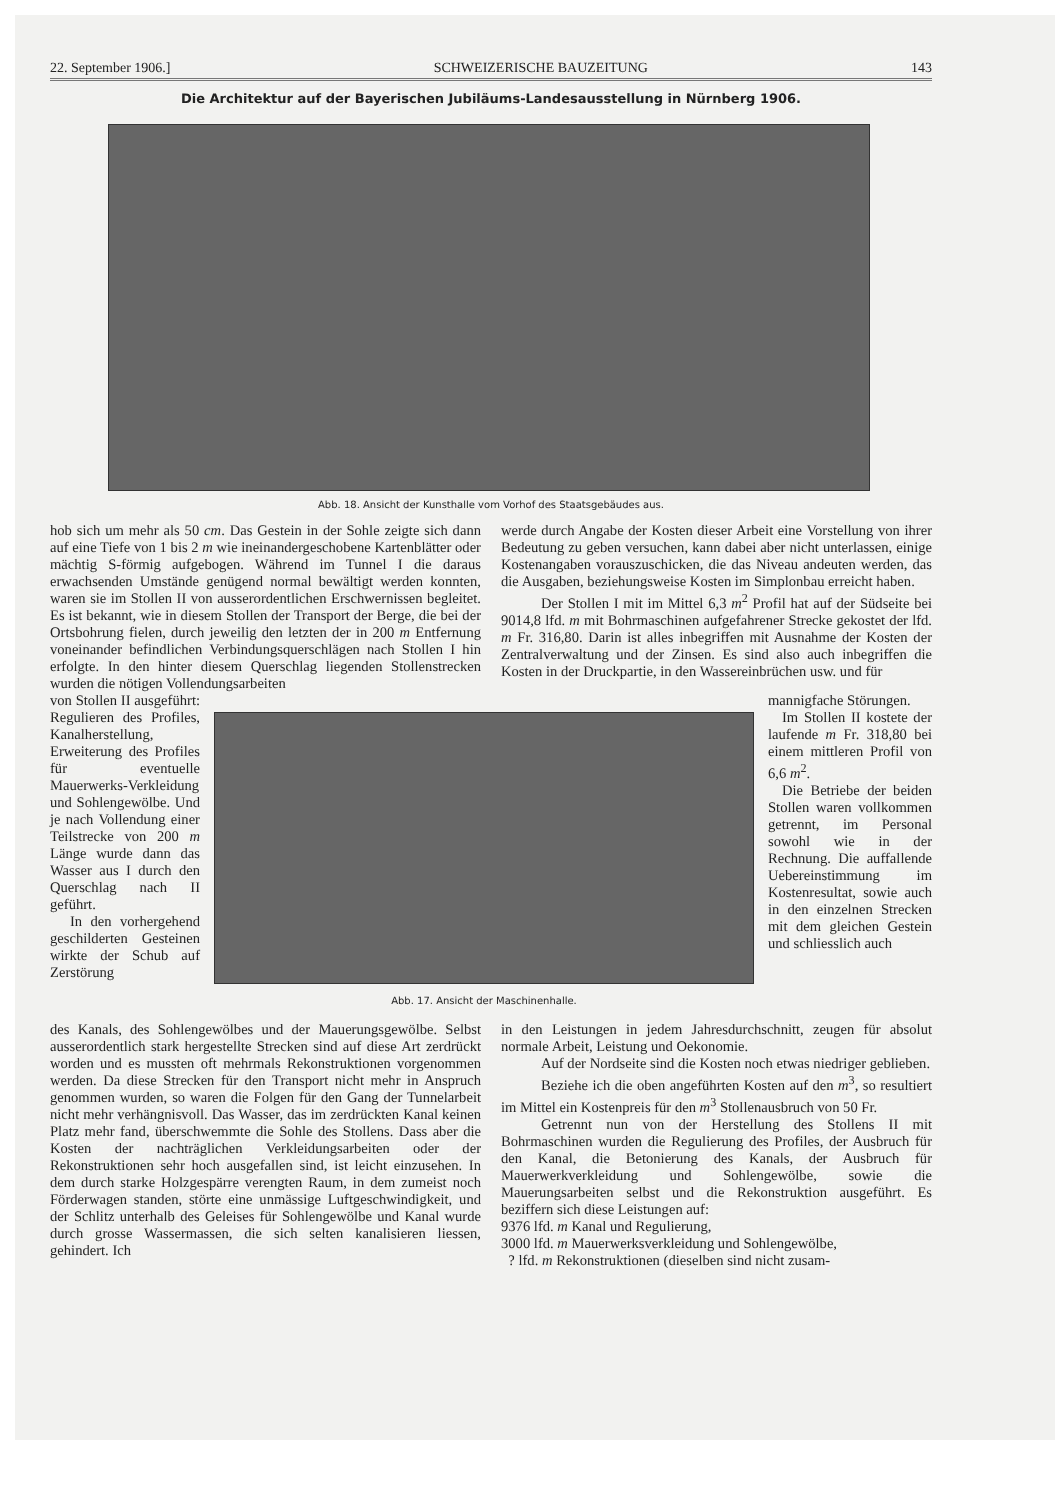22. September 1906.] SCHWEIZERISCHE BAUZEITUNG 143
Die Architektur auf der Bayerischen Jubiläums-Landesausstellung in Nürnberg 1906.
Abb. 18. Ansicht der Kunsthalle vom Vorhof des Staatsgebäudes aus.
hob sich um mehr als 50 cm. Das Gestein in der Sohle zeigte sich dann auf eine Tiefe von 1 bis 2 m wie ineinandergeschobene Kartenblätter oder mächtig S-förmig aufgebogen. Während im Tunnel I die daraus erwachsenden Umstände genügend normal bewältigt werden konnten, waren sie im Stollen II von ausserordentlichen Erschwernissen begleitet. Es ist bekannt, wie in diesem Stollen der Transport der Berge, die bei der Ortsbohrung fielen, durch jeweilig den letzten der in 200 m Entfernung voneinander befindlichen Verbindungsquerschlägen nach Stollen I hin erfolgte. In den hinter diesem Querschlag liegenden Stollenstrecken wurden die nötigen Vollendungsarbeiten
werde durch Angabe der Kosten dieser Arbeit eine Vorstellung von ihrer Bedeutung zu geben versuchen, kann dabei aber nicht unterlassen, einige Kostenangaben vorauszuschicken, die das Niveau andeuten werden, das die Ausgaben, beziehungsweise Kosten im Simplonbau erreicht haben.
Der Stollen I mit im Mittel 6,3 m<sup>2</sup> Profil hat auf der Südseite bei 9014,8 lfd. m mit Bohrmaschinen aufgefahrener Strecke gekostet der lfd. m Fr. 316,80. Darin ist alles inbegriffen mit Ausnahme der Kosten der Zentralverwaltung und der Zinsen. Es sind also auch inbegriffen die Kosten in der Druckpartie, in den Wassereinbrüchen usw. und für
von Stollen II ausgeführt: Regulieren des Profiles, Kanalherstellung, Erweiterung des Profiles für eventuelle Mauerwerks-Verkleidung und Sohlengewölbe. Und je nach Vollendung einer Teilstrecke von 200 m Länge wurde dann das Wasser aus I durch den Querschlag nach II geführt.
In den vorhergehend geschilderten Gesteinen wirkte der Schub auf Zerstörung
Abb. 17. Ansicht der Maschinenhalle.
mannigfache Störungen.
Im Stollen II kostete der laufende m Fr. 318,80 bei einem mittleren Profil von 6,6 m<sup>2</sup>.
Die Betriebe der beiden Stollen waren vollkommen getrennt, im Personal sowohl wie in der Rechnung. Die auffallende Uebereinstimmung im Kostenresultat, sowie auch in den einzelnen Strecken mit dem gleichen Gestein und schliesslich auch
des Kanals, des Sohlengewölbes und der Mauerungsgewölbe. Selbst ausserordentlich stark hergestellte Strecken sind auf diese Art zerdrückt worden und es mussten oft mehrmals Rekonstruktionen vorgenommen werden. Da diese Strecken für den Transport nicht mehr in Anspruch genommen wurden, so waren die Folgen für den Gang der Tunnelarbeit nicht mehr verhängnisvoll. Das Wasser, das im zerdrückten Kanal keinen Platz mehr fand, überschwemmte die Sohle des Stollens. Dass aber die Kosten der nachträglichen Verkleidungsarbeiten oder der Rekonstruktionen sehr hoch ausgefallen sind, ist leicht einzusehen. In dem durch starke Holzgespärre verengten Raum, in dem zumeist noch Förderwagen standen, störte eine unmässige Luftgeschwindigkeit, und der Schlitz unterhalb des Geleises für Sohlengewölbe und Kanal wurde durch grosse Wassermassen, die sich selten kanalisieren liessen, gehindert. Ich
in den Leistungen in jedem Jahresdurchschnitt, zeugen für absolut normale Arbeit, Leistung und Oekonomie.
Auf der Nordseite sind die Kosten noch etwas niedriger geblieben.
Beziehe ich die oben angeführten Kosten auf den m<sup>3</sup>, so resultiert im Mittel ein Kostenpreis für den m<sup>3</sup> Stollenausbruch von 50 Fr.
Getrennt nun von der Herstellung des Stollens II mit Bohrmaschinen wurden die Regulierung des Profiles, der Ausbruch für den Kanal, die Betonierung des Kanals, der Ausbruch für Mauerwerkverkleidung und Sohlengewölbe, sowie die Mauerungsarbeiten selbst und die Rekonstruktion ausgeführt. Es beziffern sich diese Leistungen auf:
9376 lfd. m Kanal und Regulierung,
3000 lfd. m Mauerwerksverkleidung und Sohlengewölbe,
? lfd. m Rekonstruktionen (dieselben sind nicht zusam-